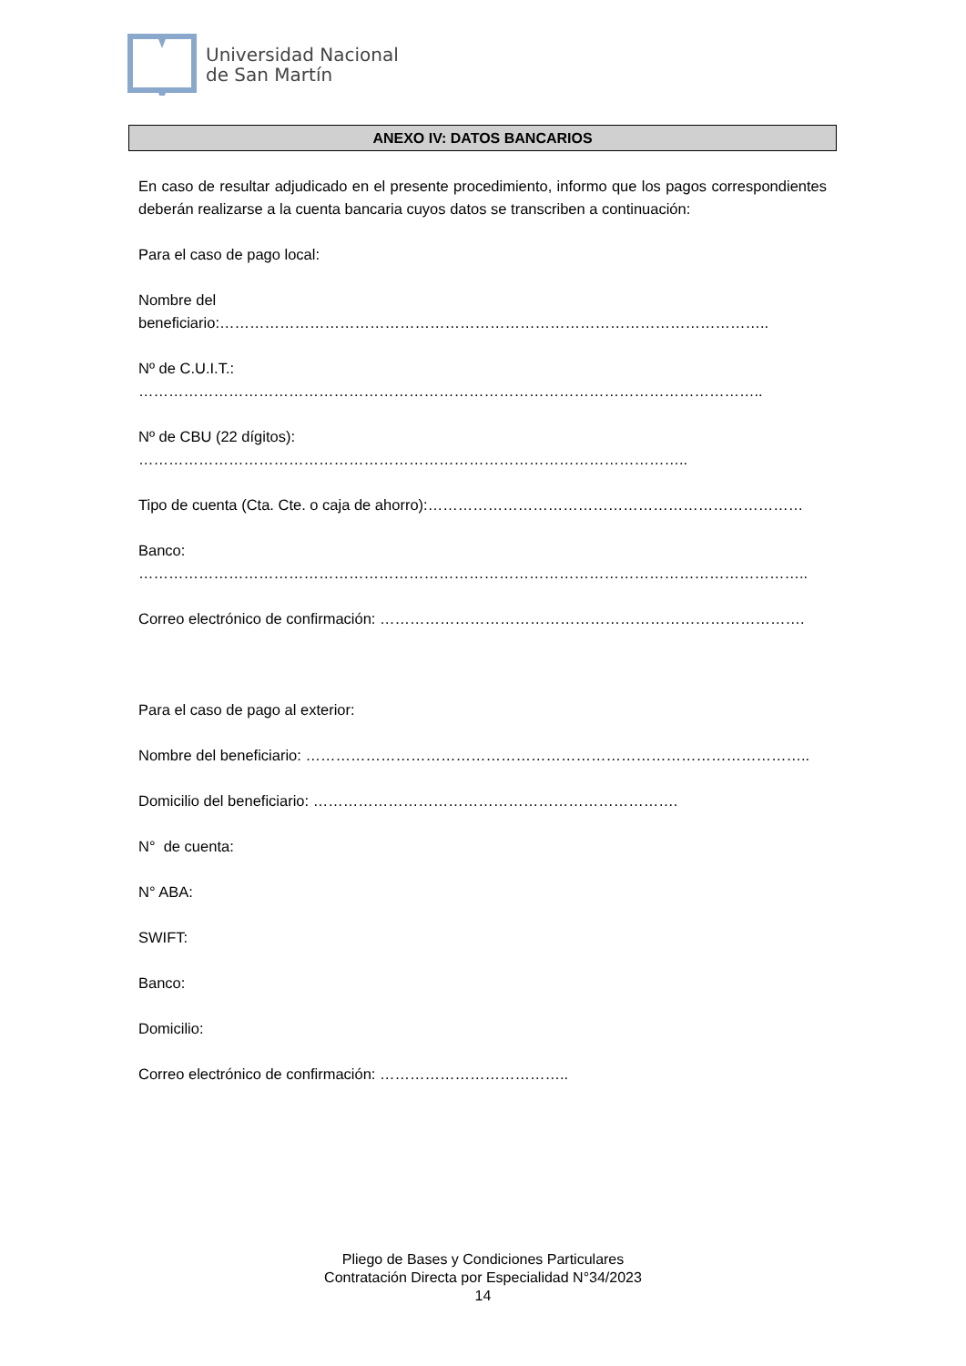Universidad Nacional
de San Martín
ANEXO IV: DATOS BANCARIOS
En caso de resultar adjudicado en el presente procedimiento, informo que los pagos correspondientes deberán realizarse a la cuenta bancaria cuyos datos se transcriben a continuación:
Para el caso de pago local:
Nombre del beneficiario:………………………………………………………………………………………………..
Nº de C.U.I.T.: ……………………………………………………………………………………………………………..
Nº de CBU (22 dígitos): ………………………………………………………………………………………………..
Tipo de cuenta (Cta. Cte. o caja de ahorro):…………………………………………………………………
Banco: ……………………………………………………………………………………………………………………..
Correo electrónico de confirmación: ………………………………………………………………………….
Para el caso de pago al exterior:
Nombre del beneficiario: ………………………………………………………………………………………..
Domicilio del beneficiario: ……………………………………………………………….
N° de cuenta:
N° ABA:
SWIFT:
Banco:
Domicilio:
Correo electrónico de confirmación: ………………………………..
Pliego de Bases y Condiciones Particulares
Contratación Directa por Especialidad N°34/2023
14